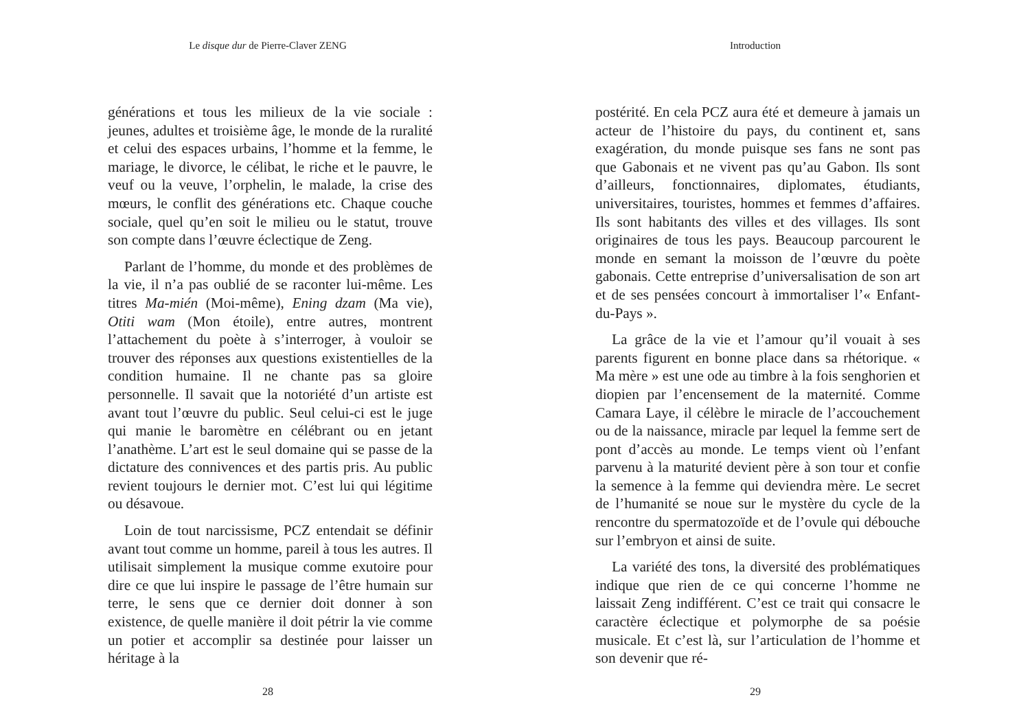Le disque dur de Pierre-Claver ZENG
générations et tous les milieux de la vie sociale : jeunes, adultes et troisième âge, le monde de la ruralité et celui des espaces urbains, l’homme et la femme, le mariage, le divorce, le célibat, le riche et le pauvre, le veuf ou la veuve, l’orphelin, le malade, la crise des mœurs, le conflit des générations etc. Chaque couche sociale, quel qu’en soit le milieu ou le statut, trouve son compte dans l’œuvre éclectique de Zeng.
Parlant de l’homme, du monde et des problèmes de la vie, il n’a pas oublié de se raconter lui-même. Les titres Ma-mién (Moi-même), Ening dzam (Ma vie), Otiti wam (Mon étoile), entre autres, montrent l’attachement du poète à s’interroger, à vouloir se trouver des réponses aux questions existentielles de la condition humaine. Il ne chante pas sa gloire personnelle. Il savait que la notoriété d’un artiste est avant tout l’œuvre du public. Seul celui-ci est le juge qui manie le baromètre en célébrant ou en jetant l’anathème. L’art est le seul domaine qui se passe de la dictature des connivences et des partis pris. Au public revient toujours le dernier mot. C’est lui qui légitime ou désavoue.
Loin de tout narcissisme, PCZ entendait se définir avant tout comme un homme, pareil à tous les autres. Il utilisait simplement la musique comme exutoire pour dire ce que lui inspire le passage de l’être humain sur terre, le sens que ce dernier doit donner à son existence, de quelle manière il doit pétrir la vie comme un potier et accomplir sa destinée pour laisser un héritage à la
28
Introduction
postérité. En cela PCZ aura été et demeure à jamais un acteur de l’histoire du pays, du continent et, sans exagération, du monde puisque ses fans ne sont pas que Gabonais et ne vivent pas qu’au Gabon. Ils sont d’ailleurs, fonctionnaires, diplomates, étudiants, universitaires, touristes, hommes et femmes d’affaires. Ils sont habitants des villes et des villages. Ils sont originaires de tous les pays. Beaucoup parcourent le monde en semant la moisson de l’œuvre du poète gabonais. Cette entreprise d’universalisation de son art et de ses pensées concourt à immortaliser l’« Enfant-du-Pays ».
La grâce de la vie et l’amour qu’il vouait à ses parents figurent en bonne place dans sa rhétorique. « Ma mère » est une ode au timbre à la fois senghorien et diopien par l’encensement de la maternité. Comme Camara Laye, il célèbre le miracle de l’accouchement ou de la naissance, miracle par lequel la femme sert de pont d’accès au monde. Le temps vient où l’enfant parvenu à la maturité devient père à son tour et confie la semence à la femme qui deviendra mère. Le secret de l’humanité se noue sur le mystère du cycle de la rencontre du spermatozoïde et de l’ovule qui débouche sur l’embryon et ainsi de suite.
La variété des tons, la diversité des problématiques indique que rien de ce qui concerne l’homme ne laissait Zeng indifférent. C’est ce trait qui consacre le caractère éclectique et polymorphe de sa poésie musicale. Et c’est là, sur l’articulation de l’homme et son devenir que ré-
29